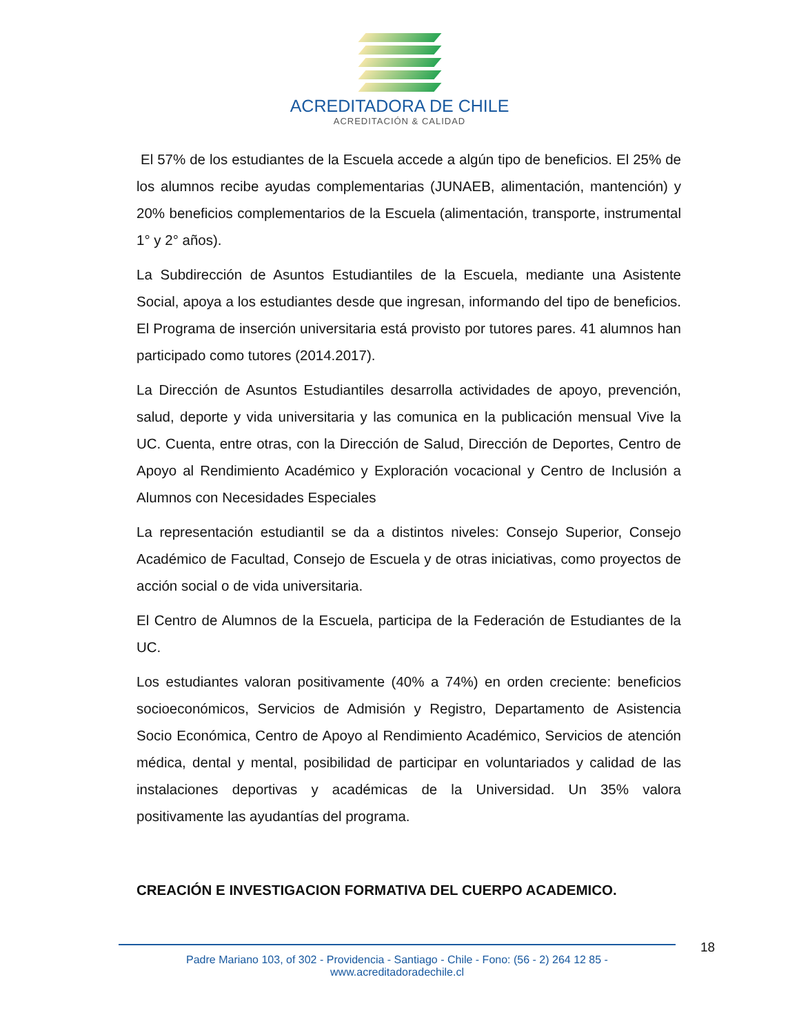ACREDITADORA DE CHILE
ACREDITACIÓN & CALIDAD
El 57% de los estudiantes de la Escuela accede a algún tipo de beneficios. El 25% de los alumnos recibe ayudas complementarias (JUNAEB, alimentación, mantención) y 20% beneficios complementarios de la Escuela (alimentación, transporte, instrumental 1° y 2° años).
La Subdirección de Asuntos Estudiantiles de la Escuela, mediante una Asistente Social, apoya a los estudiantes desde que ingresan, informando del tipo de beneficios. El Programa de inserción universitaria está provisto por tutores pares. 41 alumnos han participado como tutores (2014.2017).
La Dirección de Asuntos Estudiantiles desarrolla actividades de apoyo, prevención, salud, deporte y vida universitaria y las comunica en la publicación mensual Vive la UC. Cuenta, entre otras, con la Dirección de Salud, Dirección de Deportes, Centro de Apoyo al Rendimiento Académico y Exploración vocacional y Centro de Inclusión a Alumnos con Necesidades Especiales
La representación estudiantil se da a distintos niveles: Consejo Superior, Consejo Académico de Facultad, Consejo de Escuela y de otras iniciativas, como proyectos de acción social o de vida universitaria.
El Centro de Alumnos de la Escuela, participa de la Federación de Estudiantes de la UC.
Los estudiantes valoran positivamente (40% a 74%) en orden creciente: beneficios socioeconómicos, Servicios de Admisión y Registro, Departamento de Asistencia Socio Económica, Centro de Apoyo al Rendimiento Académico, Servicios de atención médica, dental y mental, posibilidad de participar en voluntariados y calidad de las instalaciones deportivas y académicas de la Universidad. Un 35% valora positivamente las ayudantías del programa.
CREACIÓN E INVESTIGACION FORMATIVA DEL CUERPO ACADEMICO.
Padre Mariano 103, of 302 - Providencia - Santiago - Chile - Fono: (56 - 2) 264 12 85 - www.acreditadoradechile.cl
18